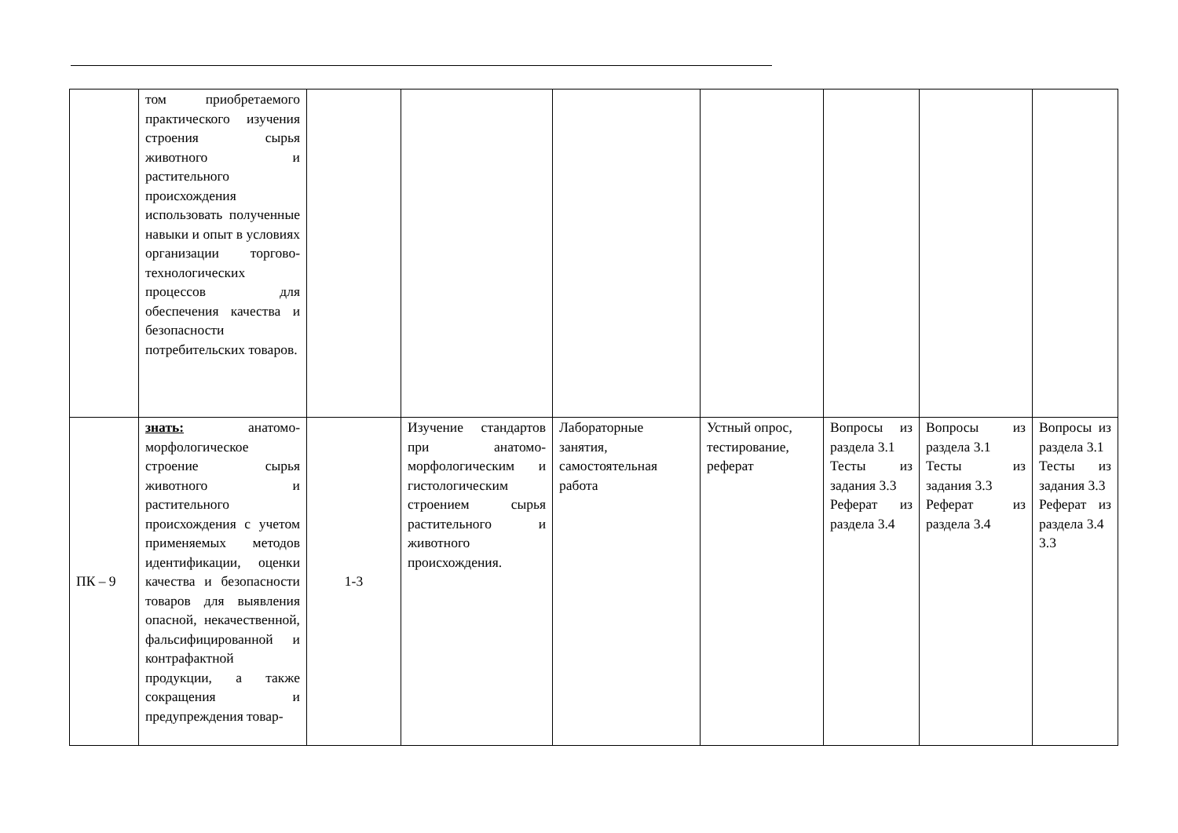| | том приобретаемого практического изучения строения сырья животного и растительного происхождения использовать полученные навыки и опыт в условиях организации торгово-технологических процессов для обеспечения качества и безопасности потребительских товаров. | | | | | | | |
| ПК – 9 | знать: анатомо-морфологическое строение сырья животного и растительного происхождения с учетом применяемых методов идентификации, оценки качества и безопасности товаров для выявления опасной, некачественной, фальсифицированной и контрафактной продукции, а также сокращения и предупреждения товар- | 1-3 | Изучение стандартов при анатомо-морфологическим и гистологическим строением сырья растительного и животного происхождения. | Лабораторные занятия, самостоятельная работа | Устный опрос, тестирование, реферат | Вопросы из раздела 3.1 Тесты из задания 3.3 Реферат из раздела 3.4 | Вопросы из раздела 3.1 Тесты из задания 3.3 Реферат из раздела 3.4 | Вопросы из раздела 3.1 Тесты из задания 3.3 Реферат из раздела 3.4 3.3 |